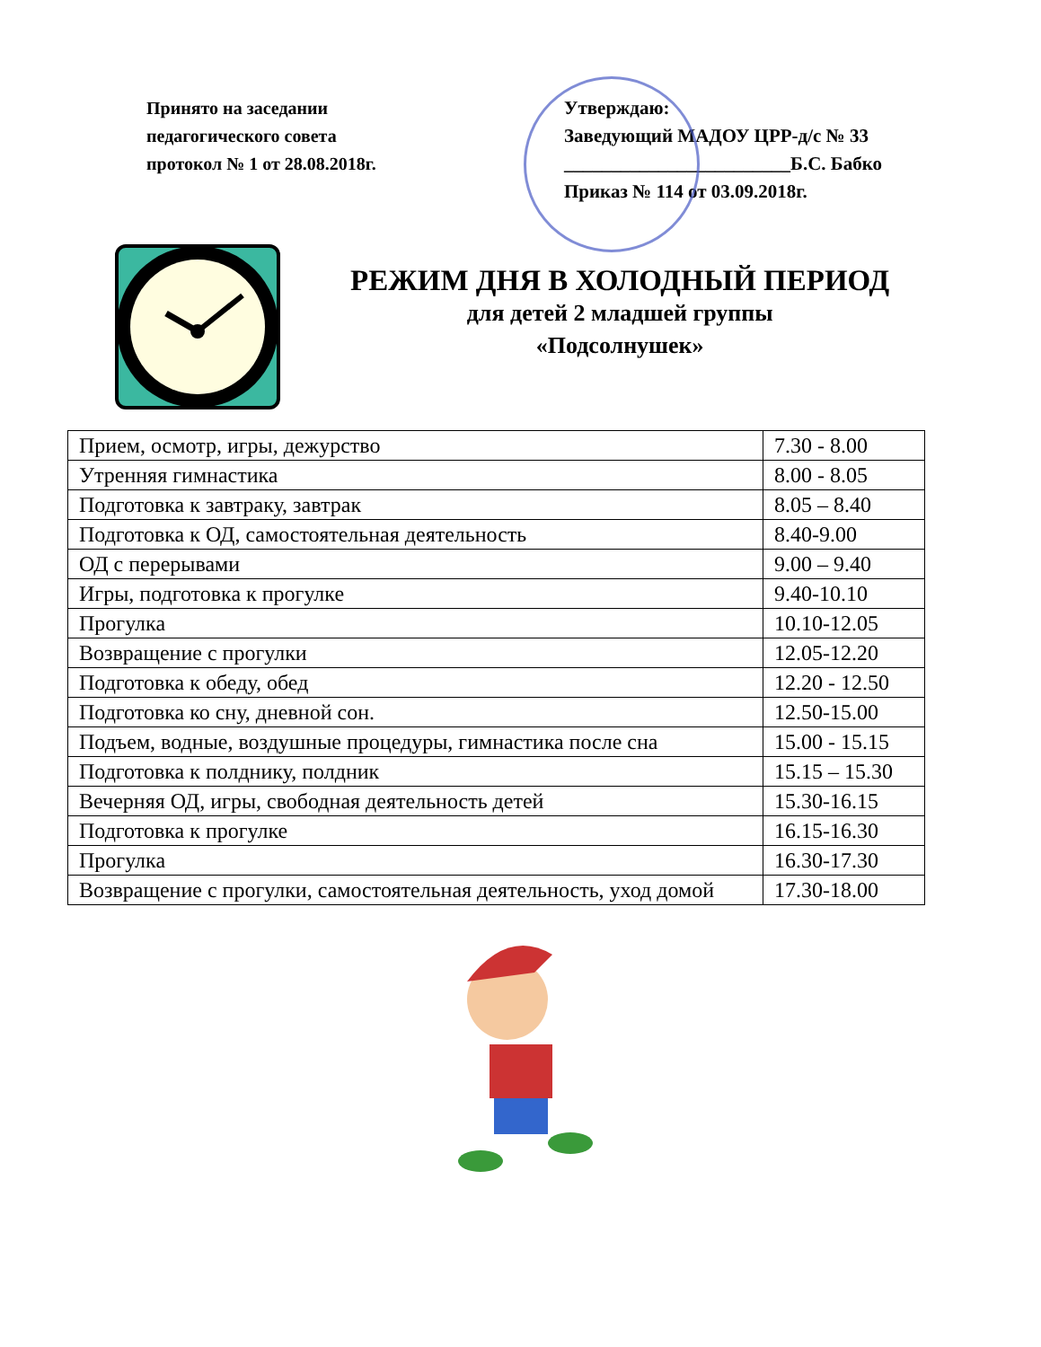Принято на заседании
педагогического совета
протокол № 1 от 28.08.2018г.
Утверждаю:
Заведующий МАДОУ ЦРР-д/с № 33
________________________Б.С. Бабко
Приказ № 114 от 03.09.2018г.
РЕЖИМ ДНЯ В ХОЛОДНЫЙ ПЕРИОД
для детей 2 младшей группы
«Подсолнушек»
| Прием, осмотр, игры, дежурство | 7.30 - 8.00 |
| Утренняя гимнастика | 8.00 - 8.05 |
| Подготовка к завтраку, завтрак | 8.05 – 8.40 |
| Подготовка к ОД, самостоятельная деятельность | 8.40-9.00 |
| ОД с перерывами | 9.00 – 9.40 |
| Игры, подготовка к прогулке | 9.40-10.10 |
| Прогулка | 10.10-12.05 |
| Возвращение с прогулки | 12.05-12.20 |
| Подготовка к обеду, обед | 12.20 - 12.50 |
| Подготовка ко сну, дневной сон. | 12.50-15.00 |
| Подъем, водные, воздушные процедуры, гимнастика после сна | 15.00 - 15.15 |
| Подготовка к полднику, полдник | 15.15 – 15.30 |
| Вечерняя ОД, игры, свободная деятельность детей | 15.30-16.15 |
| Подготовка к прогулке | 16.15-16.30 |
| Прогулка | 16.30-17.30 |
| Возвращение с прогулки, самостоятельная деятельность, уход домой | 17.30-18.00 |